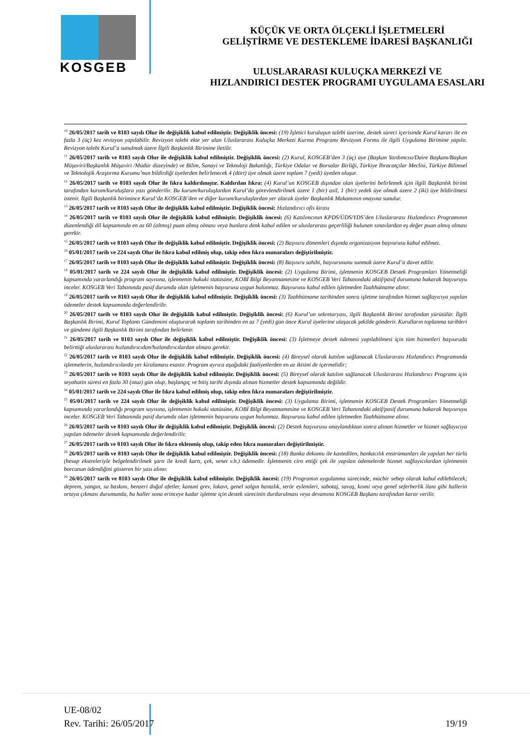KOSGEB
KÜÇÜK VE ORTA ÖLÇEKLİ İŞLETMELERİ
GELİŞTİRME VE DESTEKLEME İDARESİ BAŞKANLIĞI
ULUSLARARASI KULUÇKA MERKEZİ VE
HIZLANDIRICI DESTEK PROGRAMI UYGULAMA ESASLARI
<sup>10</sup> 26/05/2017 tarih ve 8103 sayılı Olur ile değişiklik kabul edilmiştir. Değişiklik öncesi: (19) İşletici kuruluşun talebi üzerine, destek süreci içerisinde Kurul kararı ile en fazla 3 (üç) kez revizyon yapılabilir. Revizyon talebi ekte yer alan Uluslararası Kuluçka Merkezi Kurma Programı Revizyon Formu ile ilgili Uygulama Birimine yapılır. Revizyon talebi Kurul’a sunulmak üzere İlgili Başkanlık Birimine iletilir.
<sup>11</sup> 26/05/2017 tarih ve 8103 sayılı Olur ile değişiklik kabul edilmiştir. Değişiklik öncesi: (2) Kurul, KOSGEB’den 3 (üç) üye (Başkan Yardımcısı/Daire Başkanı/Başkan Müşaviri/Başkanlık Müşaviri /Müdür düzeyinde) ve Bilim, Sanayi ve Teknoloji Bakanlığı, Türkiye Odalar ve Borsalar Birliği, Türkiye İhracatçılar Meclisi, Türkiye Bilimsel ve Teknolojik Araştırma Kurumu’nun bildirdiği üyelerden belirlenecek 4 (dört) üye olmak üzere toplam 7 (yedi) üyeden oluşur.
<sup>12</sup> 26/05/2017 tarih ve 8103 sayılı Olur ile fıkra kaldırılmıştır. Kaldırılan fıkra: (4) Kurul’un KOSGEB dışından olan üyelerini belirlemek için ilgili Başkanlık birimi tarafından kurum/kuruluşlara yazı gönderilir. Bu kurum/kuruluşlardan Kurul’da görevlendirilmek üzere 1 (bir) asil, 1 (bir) yedek üye olmak üzere 2 (iki) üye bildirilmesi istenir. İlgili Başkanlık birimince Kurul’da KOSGEB’den ve diğer kurum/kuruluşlardan yer alacak üyeler Başkanlık Makamının onayına sunulur.
<sup>13</sup> 26/05/2017 tarih ve 8103 sayılı Olur ile değişiklik kabul edilmiştir. Değişiklik öncesi: Hızlandırıcı ofis kirası
<sup>14</sup> 26/05/2017 tarih ve 8103 sayılı Olur ile değişiklik kabul edilmiştir. Değişiklik öncesi: (6) Katılımcının KPDS/ÜDS/YDS’den Uluslararası Hızlandırıcı Programının düzenlendiği dil kapsamında en az 60 (altmış) puan almış olması veya bunlara denk kabul edilen ve uluslararası geçerliliği bulunan sınavlardan eş değer puan almış olması gerekir.
<sup>15</sup> 26/05/2017 tarih ve 8103 sayılı Olur ile değişiklik kabul edilmiştir. Değişiklik öncesi: (2) Başvuru dönemleri dışında organizasyon başvurusu kabul edilmez.
<sup>16</sup> 05/01/2017 tarih ve 224 sayılı Olur ile fıkra kabul edilmiş olup, takip eden fıkra numaraları değiştirilmiştir.
<sup>17</sup> 26/05/2017 tarih ve 8103 sayılı Olur ile değişiklik kabul edilmiştir. Değişiklik öncesi: (8) Başvuru sahibi, başvurusunu sunmak üzere Kurul’a davet edilir.
<sup>18</sup> 05/01/2017 tarih ve 224 sayılı Olur ile değişiklik kabul edilmiştir. Değişiklik öncesi: (2) Uygulama Birimi, işletmenin KOSGEB Destek Programları Yönetmeliği kapsamında yararlandığı program sayısına, işletmenin hukuki statüsüne, KOBİ Bilgi Beyannamesine ve KOSGEB Veri Tabanındaki aktif/pasif durumuna bakarak başvuruyu inceler. KOSGEB Veri Tabanında pasif durumda olan işletmenin başvurusu uygun bulunmaz. Başvurusu kabul edilen işletmeden Taahhütname alınır.
<sup>19</sup> 26/05/2017 tarih ve 8103 sayılı Olur ile değişiklik kabul edilmiştir. Değişiklik öncesi: (3) Taahhütname tarihinden sonra işletme tarafından hizmet sağlayıcıya yapılan ödemeler destek kapsamında değerlendirilir.
<sup>20</sup> 26/05/2017 tarih ve 8103 sayılı Olur ile değişiklik kabul edilmiştir. Değişiklik öncesi: (6) Kurul’un sekretaryası, ilgili Başkanlık Birimi tarafından yürütülür. İlgili Başkanlık Birimi, Kurul Toplantı Gündemini oluşturarak toplantı tarihinden en az 7 (yedi) gün önce Kurul üyelerine ulaşacak şekilde gönderir. Kurulların toplanma tarihleri ve gündemi ilgili Başkanlık Birimi tarafından belirlenir.
<sup>21</sup> 26/05/2017 tarih ve 8103 sayılı Olur ile değişiklik kabul edilmiştir. Değişiklik öncesi: (3) İşletmeye destek ödemesi yapılabilmesi için tüm hizmetleri başvuruda belirttiği uluslararası hızlandırıcıdan/hızlandırıcılardan alması gerekir.
<sup>22</sup> 26/05/2017 tarih ve 8103 sayılı Olur ile değişiklik kabul edilmiştir. Değişiklik öncesi: (4) Bireysel olarak katılım sağlanacak Uluslararası Hızlandırıcı Programında işletmelerin, hızlandırıcılarda yer kiralaması esastır. Program ayrıca aşağıdaki faaliyetlerden en az ikisini de içermelidir;
<sup>23</sup> 26/05/2017 tarih ve 8103 sayılı Olur ile değişiklik kabul edilmiştir. Değişiklik öncesi: (5) Bireysel olarak katılım sağlanacak Uluslararası Hızlandırıcı Programı için seyahatin süresi en fazla 30 (otuz) gün olup, başlangıç ve bitiş tarihi dışında alınan hizmetler destek kapsamında değildir.
<sup>24</sup> 05/01/2017 tarih ve 224 sayılı Olur ile fıkra kabul edilmiş olup, takip eden fıkra numaraları değiştirilmiştir.
<sup>25</sup> 05/01/2017 tarih ve 224 sayılı Olur ile değişiklik kabul edilmiştir. Değişiklik öncesi: (3) Uygulama Birimi, işletmenin KOSGEB Destek Programları Yönetmeliği kapsamında yararlandığı program sayısına, işletmenin hukuki statüsüne, KOBİ Bilgi Beyannamesine ve KOSGEB Veri Tabanındaki aktif/pasif durumuna bakarak başvuruyu inceler. KOSGEB Veri Tabanında pasif durumda olan işletmenin başvurusu uygun bulunmaz. Başvurusu kabul edilen işletmeden Taahhütname alınır.
<sup>26</sup> 26/05/2017 tarih ve 8103 sayılı Olur ile değişiklik kabul edilmiştir. Değişiklik öncesi: (2) Destek başvurusu onaylandıktan sonra alınan hizmetler ve hizmet sağlayıcıya yapılan ödemeler destek kapsamında değerlendirilir.
<sup>27</sup> 26/05/2017 tarih ve 8103 sayılı Olur ile fıkra eklenmiş olup, takip eden fıkra numaraları değiştirilmiştir.
<sup>28</sup> 26/05/2017 tarih ve 8103 sayılı Olur ile değişiklik kabul edilmiştir. Değişiklik öncesi: (18) Banka dekontu ile kastedilen, bankacılık enstrümanları ile yapılan her türlü (hesap ekstreleriyle belgelendirilmek şartı ile kredi kartı, çek, senet v.b.) ödemedir. İşletmenin ciro ettiği çek ile yapılan ödemelerde hizmet sağlayıcılardan işletmenin borcunun ödendiğini gösteren bir yazı alınır.
<sup>29</sup> 26/05/2017 tarih ve 8103 sayılı Olur ile değişiklik kabul edilmiştir. Değişiklik öncesi: (19) Programın uygulanma sürecinde, mücbir sebep olarak kabul edilebilecek; deprem, yangın, su baskını, benzeri doğal afetler, kanuni grev, lokavt, genel salgın hastalık, terör eylemleri, sabotaj, savaş, kısmi veya genel seferberlik ilanı gibi hallerin ortaya çıkması durumunda, bu haller sona erinceye kadar işletme için destek sürecinin durdurulması veya devamına KOSGEB Başkanı tarafından karar verilir.
UE-08/02
Rev. Tarihi: 26/05/2017
19/19